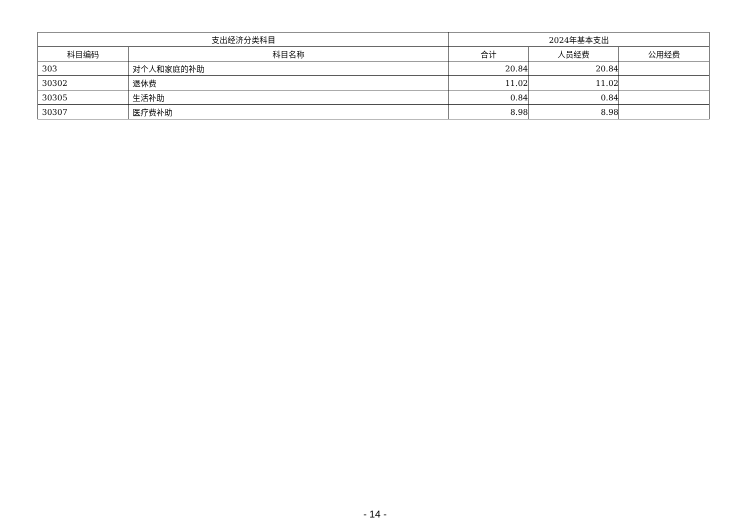| 支出经济分类科目 | | 2024年基本支出 | | |
| --- | --- | --- | --- | --- |
| 科目编码 | 科目名称 | 合计 | 人员经费 | 公用经费 |
| 303 | 对个人和家庭的补助 | 20.84 | 20.84 | |
| 30302 | 退休费 | 11.02 | 11.02 | |
| 30305 | 生活补助 | 0.84 | 0.84 | |
| 30307 | 医疗费补助 | 8.98 | 8.98 | |
- 14 -